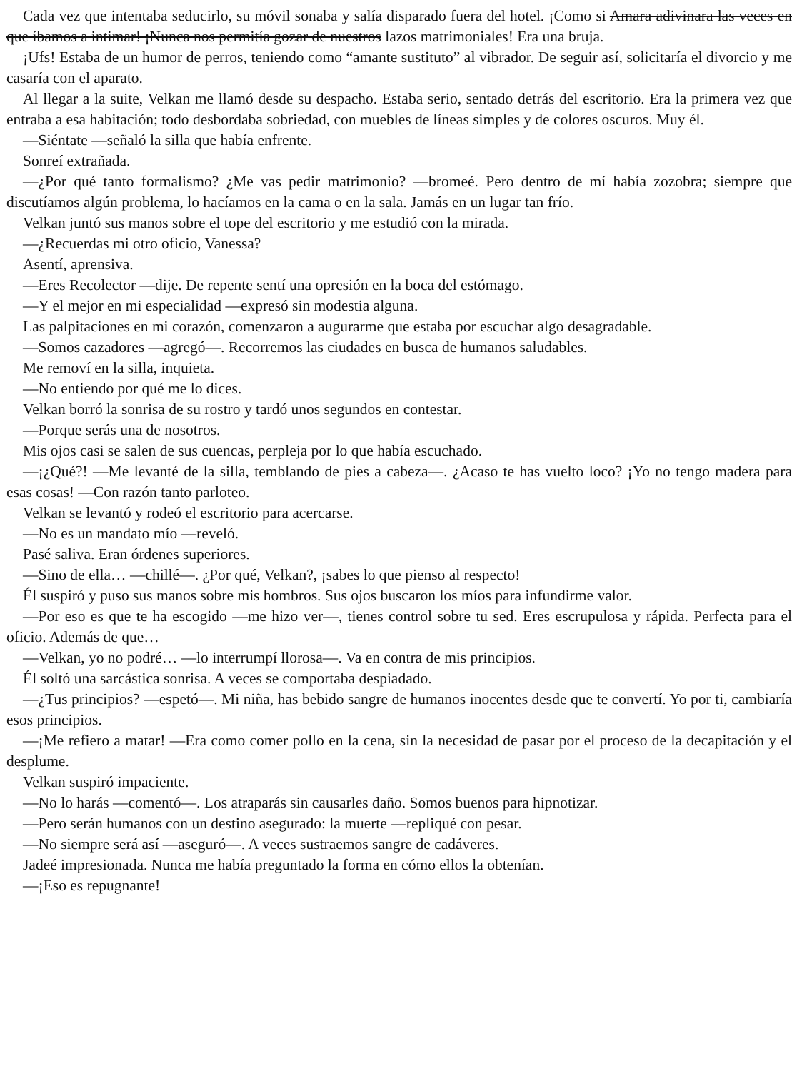Cada vez que intentaba seducirlo, su móvil sonaba y salía disparado fuera del hotel. ¡Como si Amara adivinara las veces en que íbamos a intimar! ¡Nunca nos permitía gozar de nuestros lazos matrimoniales! Era una bruja.
¡Ufs! Estaba de un humor de perros, teniendo como “amante sustituto” al vibrador. De seguir así, solicitaría el divorcio y me casaría con el aparato.
Al llegar a la suite, Velkan me llamó desde su despacho. Estaba serio, sentado detrás del escritorio. Era la primera vez que entraba a esa habitación; todo desbordaba sobriedad, con muebles de líneas simples y de colores oscuros. Muy él.
—Siéntate —señaló la silla que había enfrente.
Sonreí extrañada.
—¿Por qué tanto formalismo? ¿Me vas pedir matrimonio? —bromeé. Pero dentro de mí había zozobra; siempre que discutíamos algún problema, lo hacíamos en la cama o en la sala. Jamás en un lugar tan frío.
Velkan juntó sus manos sobre el tope del escritorio y me estudió con la mirada.
—¿Recuerdas mi otro oficio, Vanessa?
Asentí, aprensiva.
—Eres Recolector —dije. De repente sentí una opresión en la boca del estómago.
—Y el mejor en mi especialidad —expresó sin modestia alguna.
Las palpitaciones en mi corazón, comenzaron a augurarme que estaba por escuchar algo desagradable.
—Somos cazadores —agregó—. Recorremos las ciudades en busca de humanos saludables.
Me removí en la silla, inquieta.
—No entiendo por qué me lo dices.
Velkan borró la sonrisa de su rostro y tardó unos segundos en contestar.
—Porque serás una de nosotros.
Mis ojos casi se salen de sus cuencas, perpleja por lo que había escuchado.
—¡¿Qué?! —Me levanté de la silla, temblando de pies a cabeza—. ¿Acaso te has vuelto loco? ¡Yo no tengo madera para esas cosas! —Con razón tanto parloteo.
Velkan se levantó y rodeó el escritorio para acercarse.
—No es un mandato mío —reveló.
Pasé saliva. Eran órdenes superiores.
—Sino de ella… —chillé—. ¿Por qué, Velkan?, ¡sabes lo que pienso al respecto!
Él suspiró y puso sus manos sobre mis hombros. Sus ojos buscaron los míos para infundirme valor.
—Por eso es que te ha escogido —me hizo ver—, tienes control sobre tu sed. Eres escrupulosa y rápida. Perfecta para el oficio. Además de que…
—Velkan, yo no podré… —lo interrumpí llorosa—. Va en contra de mis principios.
Él soltó una sarcástica sonrisa. A veces se comportaba despiadado.
—¿Tus principios? —espetó—. Mi niña, has bebido sangre de humanos inocentes desde que te convertí. Yo por ti, cambiaría esos principios.
—¡Me refiero a matar! —Era como comer pollo en la cena, sin la necesidad de pasar por el proceso de la decapitación y el desplume.
Velkan suspiró impaciente.
—No lo harás —comentó—. Los atraparás sin causarles daño. Somos buenos para hipnotizar.
—Pero serán humanos con un destino asegurado: la muerte —repliqué con pesar.
—No siempre será así —aseguró—. A veces sustraemos sangre de cadáveres.
Jadeé impresionada. Nunca me había preguntado la forma en cómo ellos la obtenían.
—¡Eso es repugnante!